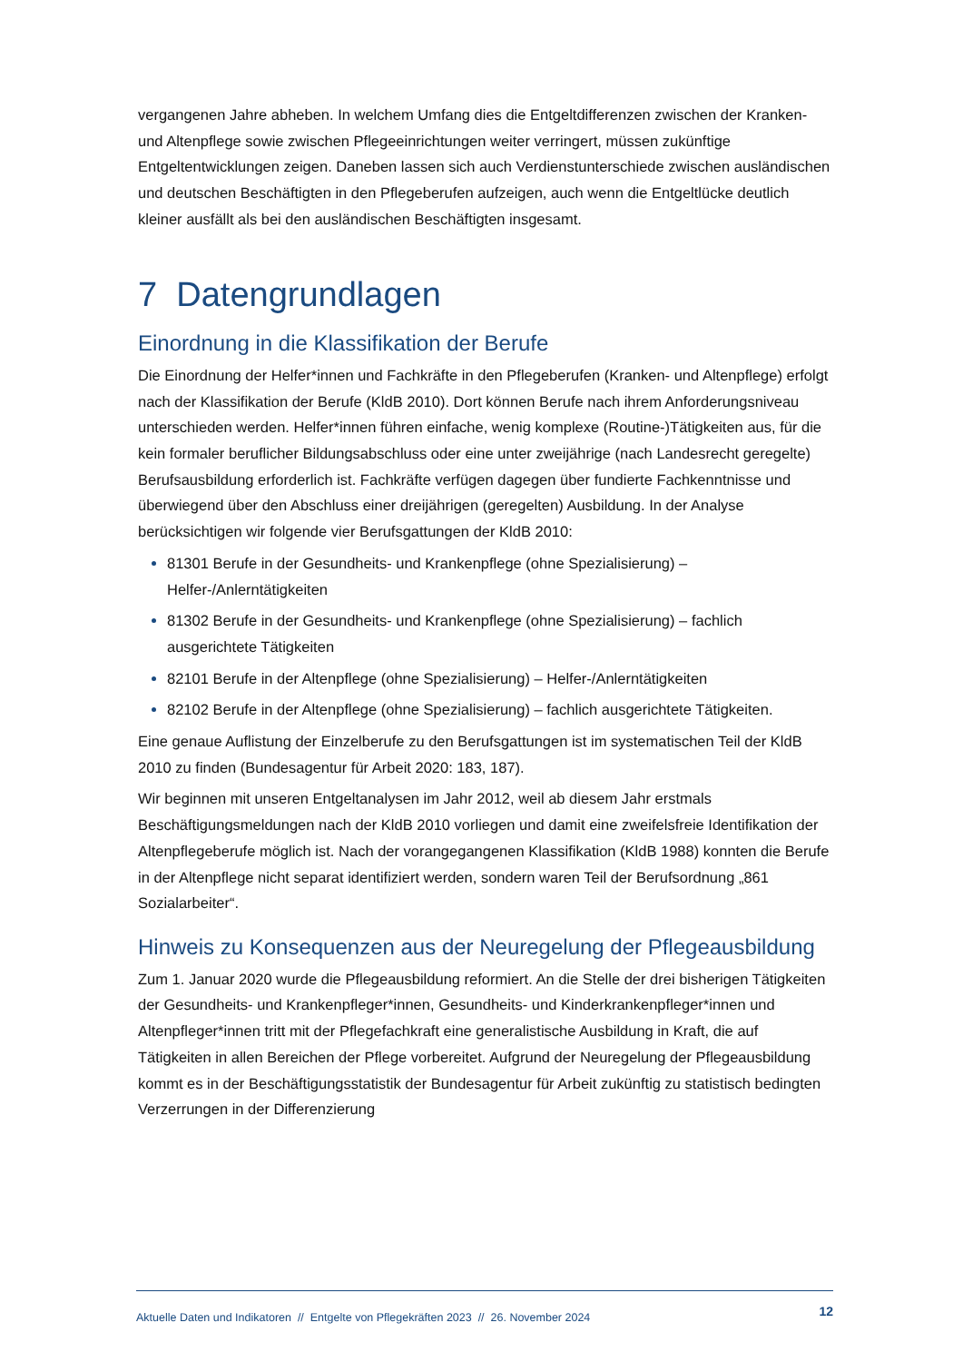vergangenen Jahre abheben. In welchem Umfang dies die Entgeltdifferenzen zwischen der Kranken- und Altenpflege sowie zwischen Pflegeeinrichtungen weiter verringert, müssen zukünftige Entgeltentwicklungen zeigen. Daneben lassen sich auch Verdienstunterschiede zwischen ausländischen und deutschen Beschäftigten in den Pflegeberufen aufzeigen, auch wenn die Entgeltlücke deutlich kleiner ausfällt als bei den ausländischen Beschäftigten insgesamt.
7 Datengrundlagen
Einordnung in die Klassifikation der Berufe
Die Einordnung der Helfer*innen und Fachkräfte in den Pflegeberufen (Kranken- und Altenpflege) erfolgt nach der Klassifikation der Berufe (KldB 2010). Dort können Berufe nach ihrem Anforderungsniveau unterschieden werden. Helfer*innen führen einfache, wenig komplexe (Routine-)Tätigkeiten aus, für die kein formaler beruflicher Bildungsabschluss oder eine unter zweijährige (nach Landesrecht geregelte) Berufsausbildung erforderlich ist. Fachkräfte verfügen dagegen über fundierte Fachkenntnisse und überwiegend über den Abschluss einer dreijährigen (geregelten) Ausbildung. In der Analyse berücksichtigen wir folgende vier Berufsgattungen der KldB 2010:
81301 Berufe in der Gesundheits- und Krankenpflege (ohne Spezialisierung) – Helfer-/Anlerntätigkeiten
81302 Berufe in der Gesundheits- und Krankenpflege (ohne Spezialisierung) – fachlich ausgerichtete Tätigkeiten
82101 Berufe in der Altenpflege (ohne Spezialisierung) – Helfer-/Anlerntätigkeiten
82102 Berufe in der Altenpflege (ohne Spezialisierung) – fachlich ausgerichtete Tätigkeiten.
Eine genaue Auflistung der Einzelberufe zu den Berufsgattungen ist im systematischen Teil der KldB 2010 zu finden (Bundesagentur für Arbeit 2020: 183, 187).
Wir beginnen mit unseren Entgeltanalysen im Jahr 2012, weil ab diesem Jahr erstmals Beschäftigungsmeldungen nach der KldB 2010 vorliegen und damit eine zweifelsfreie Identifikation der Altenpflegeberufe möglich ist. Nach der vorangegangenen Klassifikation (KldB 1988) konnten die Berufe in der Altenpflege nicht separat identifiziert werden, sondern waren Teil der Berufsordnung „861 Sozialarbeiter“.
Hinweis zu Konsequenzen aus der Neuregelung der Pflegeausbildung
Zum 1. Januar 2020 wurde die Pflegeausbildung reformiert. An die Stelle der drei bisherigen Tätigkeiten der Gesundheits- und Krankenpfleger*innen, Gesundheits- und Kinderkrankenpfleger*innen und Altenpfleger*innen tritt mit der Pflegefachkraft eine generalistische Ausbildung in Kraft, die auf Tätigkeiten in allen Bereichen der Pflege vorbereitet. Aufgrund der Neuregelung der Pflegeausbildung kommt es in der Beschäftigungsstatistik der Bundesagentur für Arbeit zukünftig zu statistisch bedingten Verzerrungen in der Differenzierung
Aktuelle Daten und Indikatoren // Entgelte von Pflegekräften 2023 // 26. November 2024 12